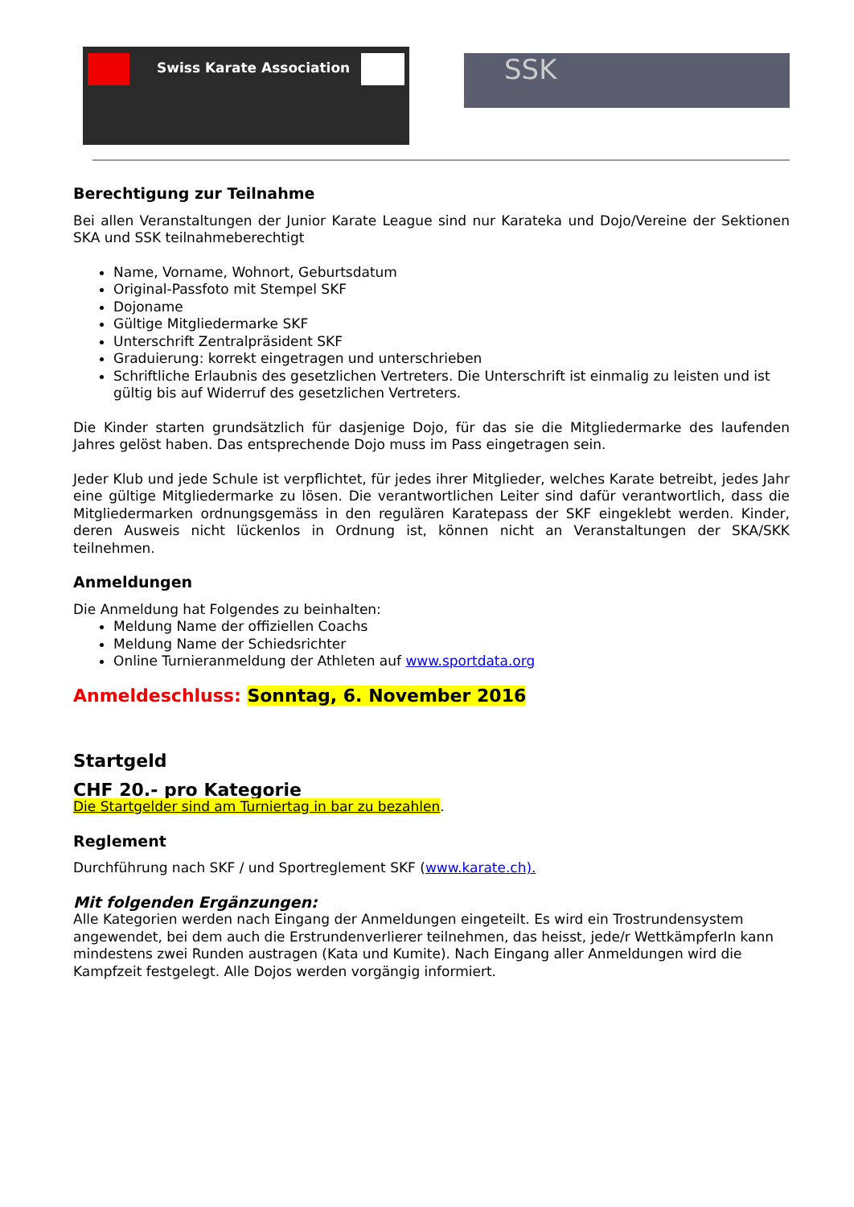Swiss Karate Association
SSK
Berechtigung zur Teilnahme
Bei allen Veranstaltungen der Junior Karate League sind nur Karateka und Dojo/Vereine der Sektionen SKA und SSK teilnahmeberechtigt
Name, Vorname, Wohnort, Geburtsdatum
Original-Passfoto mit Stempel SKF
Dojoname
Gültige Mitgliedermarke SKF
Unterschrift Zentralpräsident SKF
Graduierung: korrekt eingetragen und unterschrieben
Schriftliche Erlaubnis des gesetzlichen Vertreters. Die Unterschrift ist einmalig zu leisten und ist gültig bis auf Widerruf des gesetzlichen Vertreters.
Die Kinder starten grundsätzlich für dasjenige Dojo, für das sie die Mitgliedermarke des laufenden Jahres gelöst haben. Das entsprechende Dojo muss im Pass eingetragen sein.
Jeder Klub und jede Schule ist verpflichtet, für jedes ihrer Mitglieder, welches Karate betreibt, jedes Jahr eine gültige Mitgliedermarke zu lösen. Die verantwortlichen Leiter sind dafür verantwortlich, dass die Mitgliedermarken ordnungsgemäss in den regulären Karatepass der SKF eingeklebt werden. Kinder, deren Ausweis nicht lückenlos in Ordnung ist, können nicht an Veranstaltungen der SKA/SKK teilnehmen.
Anmeldungen
Die Anmeldung hat Folgendes zu beinhalten:
Meldung Name der offiziellen Coachs
Meldung Name der Schiedsrichter
Online Turnieranmeldung der Athleten auf www.sportdata.org
Anmeldeschluss: Sonntag, 6. November 2016
Startgeld
CHF 20.- pro Kategorie
Die Startgelder sind am Turniertag in bar zu bezahlen.
Reglement
Durchführung nach SKF / und Sportreglement SKF (www.karate.ch).
Mit folgenden Ergänzungen:
Alle Kategorien werden nach Eingang der Anmeldungen eingeteilt. Es wird ein Trostrundensystem angewendet, bei dem auch die Erstrundenverlierer teilnehmen, das heisst, jede/r WettkämpferIn kann mindestens zwei Runden austragen (Kata und Kumite). Nach Eingang aller Anmeldungen wird die Kampfzeit festgelegt. Alle Dojos werden vorgängig informiert.